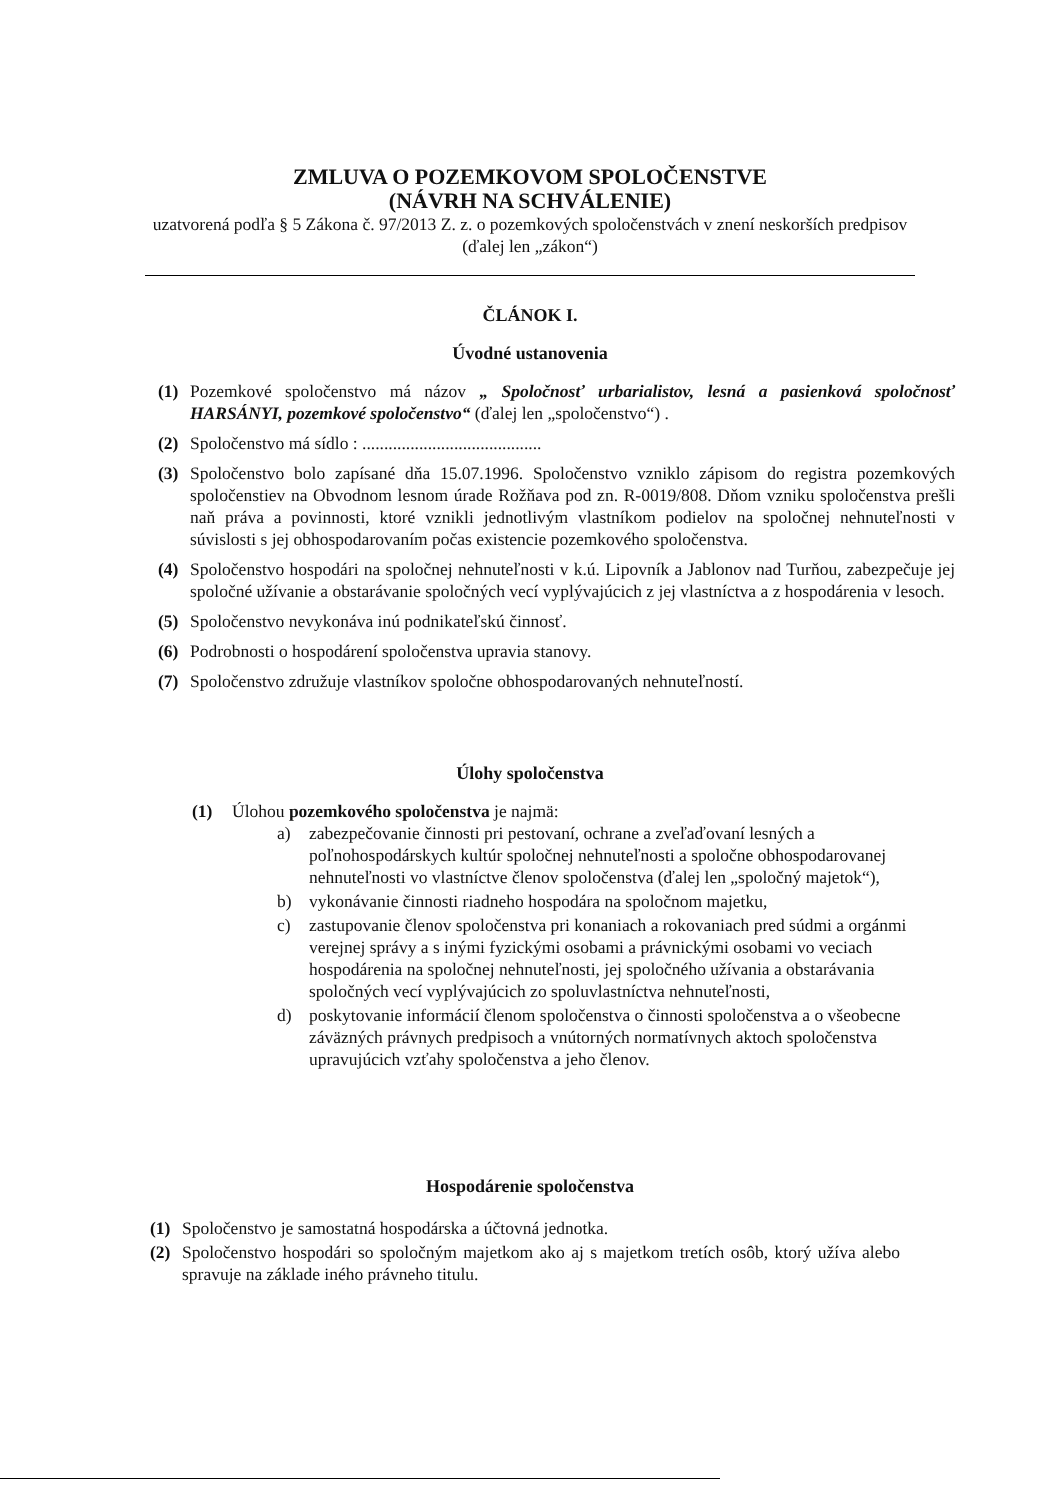ZMLUVA O POZEMKOVOM SPOLOČENSTVE
(NÁVRH NA SCHVÁLENIE)
uzatvorená podľa § 5 Zákona č. 97/2013 Z. z. o pozemkových spoločenstvách v znení neskorších predpisov (ďalej len „zákon“)
ČLÁNOK I.
Úvodné ustanovenia
(1) Pozemkové spoločenstvo má názov „ Spoločnosť urbarialistov, lesná a pasienková spoločnosť HARSÁNYI, pozemkové spoločenstvo“ (ďalej len „spoločenstvo“) .
(2) Spoločenstvo má sídlo : .........................................
(3) Spoločenstvo bolo zapísané dňa 15.07.1996. Spoločenstvo vzniklo zápisom do registra pozemkových spoločenstiev na Obvodnom lesnom úrade Rožňava pod zn. R-0019/808. Dňom vzniku spoločenstva prešli naň práva a povinnosti, ktoré vznikli jednotlivým vlastníkom podielov na spoločnej nehnuteľnosti v súvislosti s jej obhospodarovaním počas existencie pozemkového spoločenstva.
(4) Spoločenstvo hospodári na spoločnej nehnuteľnosti v k.ú. Lipovník a Jablonov nad Turňou, zabezpečuje jej spoločné užívanie a obstarávanie spoločných vecí vyplývajúcich z jej vlastníctva a z hospodárenia v lesoch.
(5) Spoločenstvo nevykonáva inú podnikateľskú činnosť.
(6) Podrobnosti o hospodárení spoločenstva upravia stanovy.
(7) Spoločenstvo združuje vlastníkov spoločne obhospodarovaných nehnuteľností.
Úlohy spoločenstva
(1) Úlohou pozemkového spoločenstva je najmä:
a) zabezpečovanie činnosti pri pestovaní, ochrane a zveľaďovaní lesných a poľnohospodárskych kultúr spoločnej nehnuteľnosti a spoločne obhospodarovanej nehnuteľnosti vo vlastníctve členov spoločenstva (ďalej len „spoločný majetok“),
b) vykonávanie činnosti riadneho hospodára na spoločnom majetku,
c) zastupovanie členov spoločenstva pri konaniach a rokovaniach pred súdmi a orgánmi verejnej správy a s inými fyzickými osobami a právnickými osobami vo veciach hospodárenia na spoločnej nehnuteľnosti, jej spoločného užívania a obstarávania spoločných vecí vyplývajúcich zo spoluvlastníctva nehnuteľnosti,
d) poskytovanie informácií členom spoločenstva o činnosti spoločenstva a o všeobecne záväzných právnych predpisoch a vnútorných normatívnych aktoch spoločenstva upravujúcich vzťahy spoločenstva a jeho členov.
Hospodárenie spoločenstva
(1) Spoločenstvo je samostatná hospodárska a účtovná jednotka.
(2) Spoločenstvo hospodári so spoločným majetkom ako aj s majetkom tretích osôb, ktorý užíva alebo spravuje na základe iného právneho titulu.